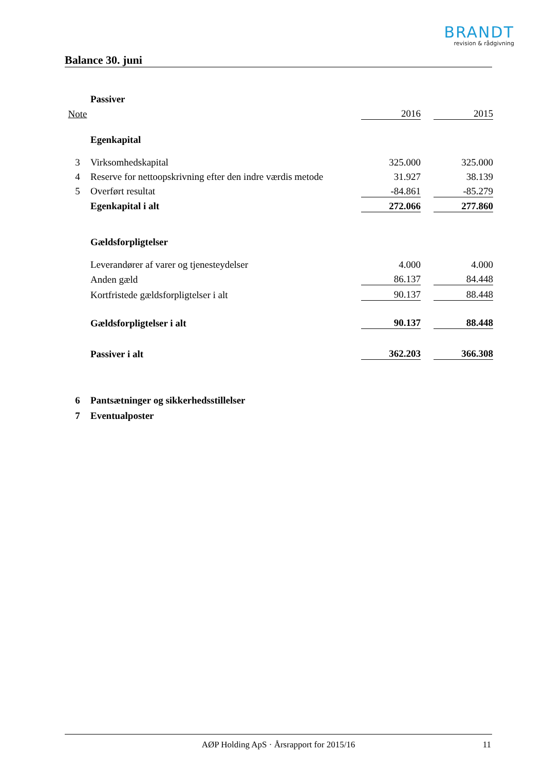BRANDT
revision & rådgivning
Balance 30. juni
| | Passiver | | | |
| Note | | 2016 | | 2015 |
| | Egenkapital | | | |
| 3 | Virksomhedskapital | 325.000 | | 325.000 |
| 4 | Reserve for nettoopskrivning efter den indre værdis metode | 31.927 | | 38.139 |
| 5 | Overført resultat | -84.861 | | -85.279 |
| | Egenkapital i alt | 272.066 | | 277.860 |
| | Gældsforpligtelser | | | |
| | Leverandører af varer og tjenesteydelser | 4.000 | | 4.000 |
| | Anden gæld | 86.137 | | 84.448 |
| | Kortfristede gældsforpligtelser i alt | 90.137 | | 88.448 |
| | Gældsforpligtelser i alt | 90.137 | | 88.448 |
| | Passiver i alt | 362.203 | | 366.308 |
| 6 | Pantsætninger og sikkerhedsstillelser | | | |
| 7 | Eventualposter | | | |
AØP Holding ApS · Årsrapport for 2015/16 11